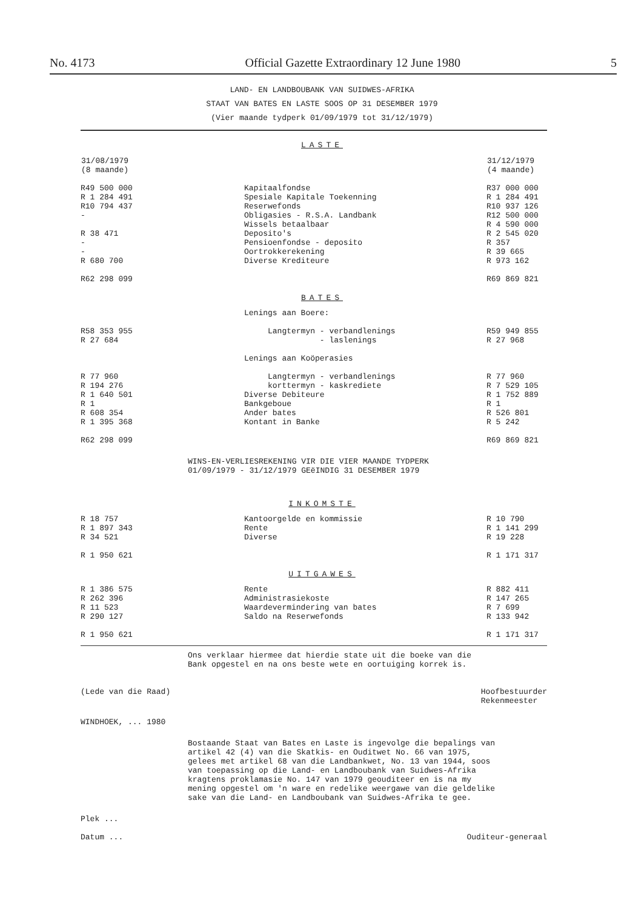No. 4173 Official Gazette Extraordinary 12 June 1980 5
LAND- EN LANDBOUBANK VAN SUIDWES-AFRIKA
STAAT VAN BATES EN LASTE SOOS OP 31 DESEMBER 1979
(Vier maande tydperk 01/09/1979 tot 31/12/1979)
LASTE
| 31/08/1979 (8 maande) | | 31/12/1979 (4 maande) |
| --- | --- | --- |
| R49 500 000 R 1 284 491 R10 794 437 - R 38 471 - - R 680 700 R62 298 099 | Kapitaalfondse Spesiale Kapitale Toekenning Reserwefonds Obligasies - R.S.A. Landbank Wissels betaalbaar Deposito's Pensioenfondse - deposito Oortrokkerekening Diverse Krediteure | R37 000 000 R 1 284 491 R10 937 126 R12 500 000 R 4 590 000 R 2 545 020 R 357 R 39 665 R 973 162 R69 869 821 |
BATES
| R58 353 955 R 27 684 R 77 960 R 194 276 R 1 640 501 R 1 R 608 354 R 1 395 368 R62 298 099 | Lenings aan Boere: Langtermyn - verbandlenings - laslenings Lenings aan Koöperasies Langtermyn - verbandlenings korttermyn - kaskrediete Diverse Debiteure Bankgeboue Ander bates Kontant in Banke | R59 949 855 R 27 968 R 77 960 R 7 529 105 R 1 752 889 R 1 R 526 801 R 5 242 R69 869 821 |
WINS-EN-VERLIESREKENING VIR DIE VIER MAANDE TYDPERK
01/09/1979 - 31/12/1979 GEëINDIG 31 DESEMBER 1979
INKOMSTE
| R 18 757 R 1 897 343 R 34 521 R 1 950 621 | Kantoorgelde en kommissie Rente Diverse | R 10 790 R 1 141 299 R 19 228 R 1 171 317 |
UITGAWES
| R 1 386 575 R 262 396 R 11 523 R 290 127 R 1 950 621 | Rente Administrasiekoste Waardevermindering van bates Saldo na Reserwefonds | R 882 411 R 147 265 R 7 699 R 133 942 R 1 171 317 |
Ons verklaar hiermee dat hierdie state uit die boeke van die
Bank opgestel en na ons beste wete en oortuiging korrek is.
(Lede van die Raad) Hoofbestuurder
Rekenmeester
WINDHOEK, ... 1980
Bostaande Staat van Bates en Laste is ingevolge die bepalings van artikel 42 (4) van die Skatkis- en Ouditwet No. 66 van 1975, gelees met artikel 68 van die Landbankwet, No. 13 van 1944, soos van toepassing op die Land- en Landboubank van Suidwes-Afrika kragtens proklamasie No. 147 van 1979 geouditeer en is na my mening opgestel om 'n ware en redelike weergawe van die geldelike sake van die Land- en Landboubank van Suidwes-Afrika te gee.
Plek ...
Datum ...
Ouditeur-generaal